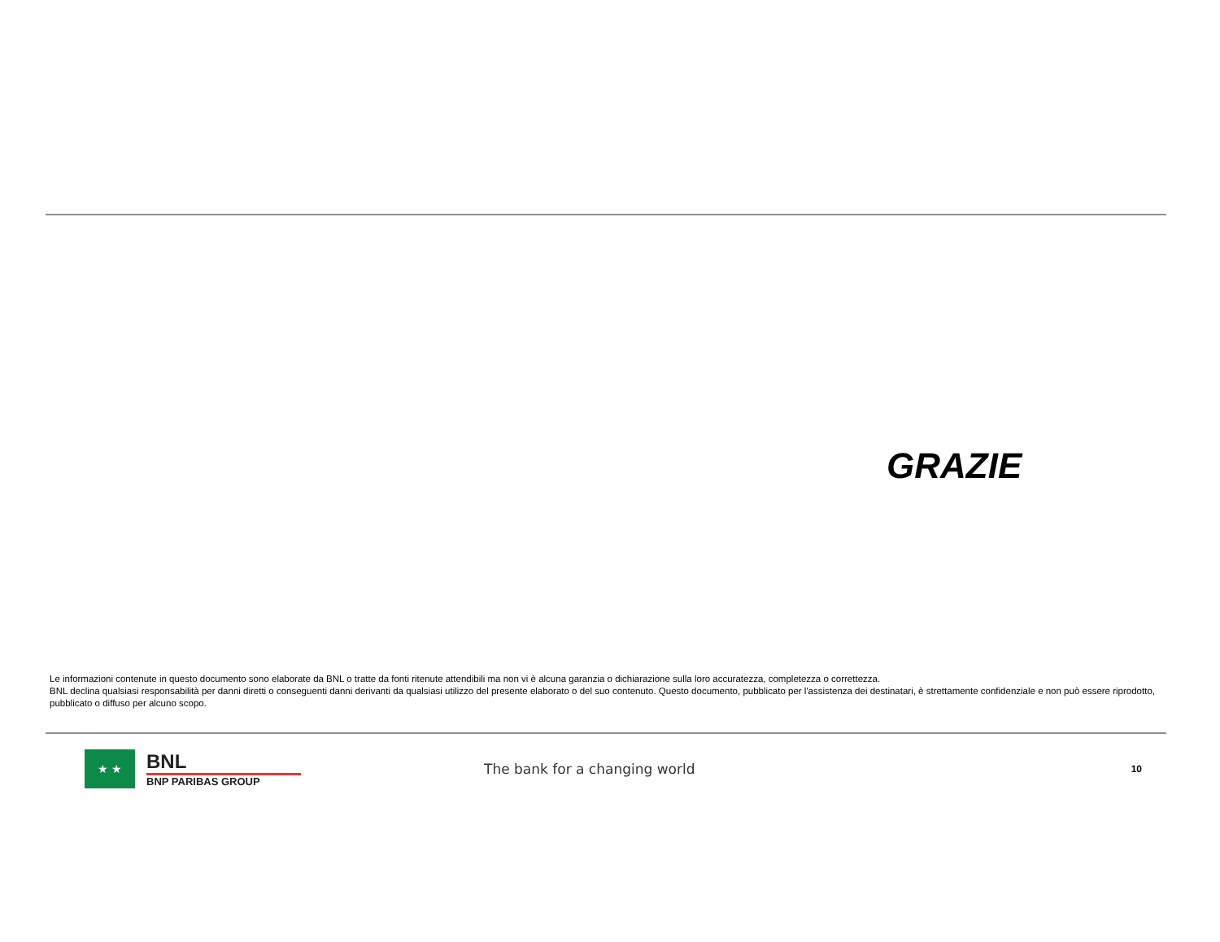GRAZIE
Le informazioni contenute in questo documento sono elaborate da BNL o tratte da fonti ritenute attendibili ma non vi è alcuna garanzia o dichiarazione sulla loro accuratezza, completezza o correttezza.
BNL declina qualsiasi responsabilità per danni diretti o conseguenti danni derivanti da qualsiasi utilizzo del presente elaborato o del suo contenuto. Questo documento, pubblicato per l'assistenza dei destinatari, è strettamente confidenziale e non può essere riprodotto, pubblicato o diffuso per alcuno scopo.
★ ★
BNL
BNP PARIBAS GROUP
The bank for a changing world
10